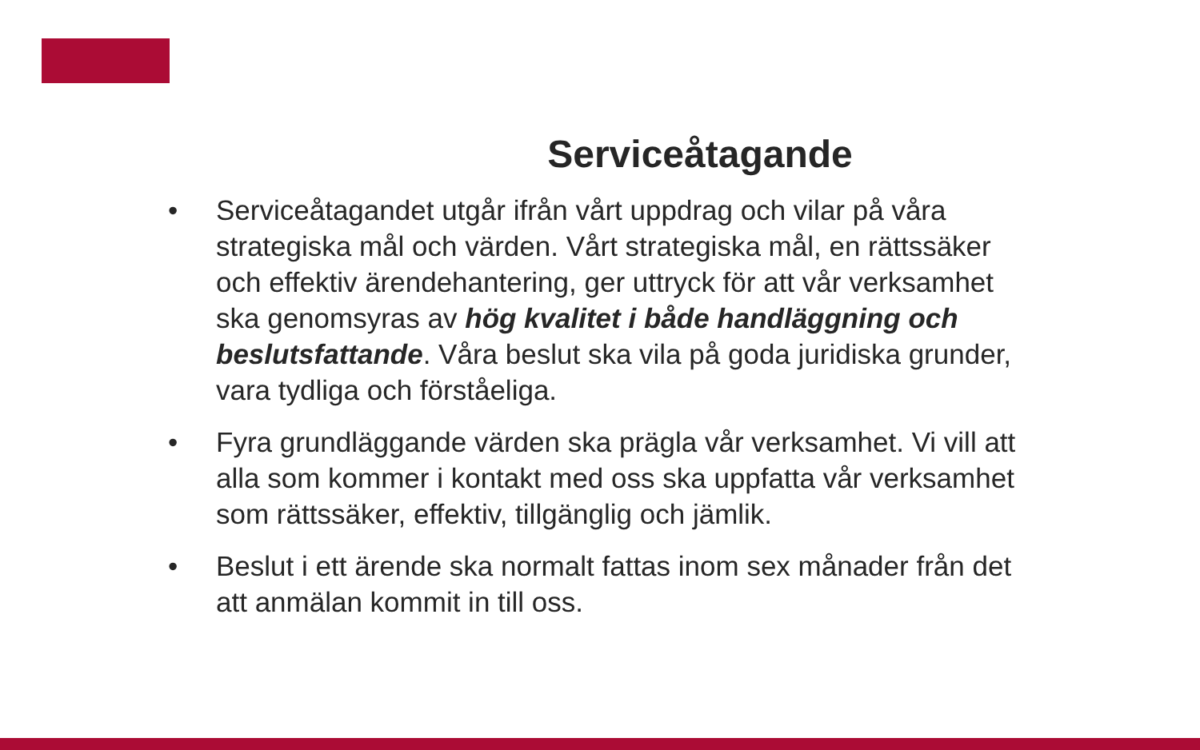Serviceåtagande
• Serviceåtagandet utgår ifrån vårt uppdrag och vilar på våra strategiska mål och värden. Vårt strategiska mål, en rättssäker och effektiv ärendehantering, ger uttryck för att vår verksamhet ska genomsyras av hög kvalitet i både handläggning och beslutsfattande. Våra beslut ska vila på goda juridiska grunder, vara tydliga och förståeliga.
• Fyra grundläggande värden ska prägla vår verksamhet. Vi vill att alla som kommer i kontakt med oss ska uppfatta vår verksamhet som rättssäker, effektiv, tillgänglig och jämlik.
• Beslut i ett ärende ska normalt fattas inom sex månader från det att anmälan kommit in till oss.